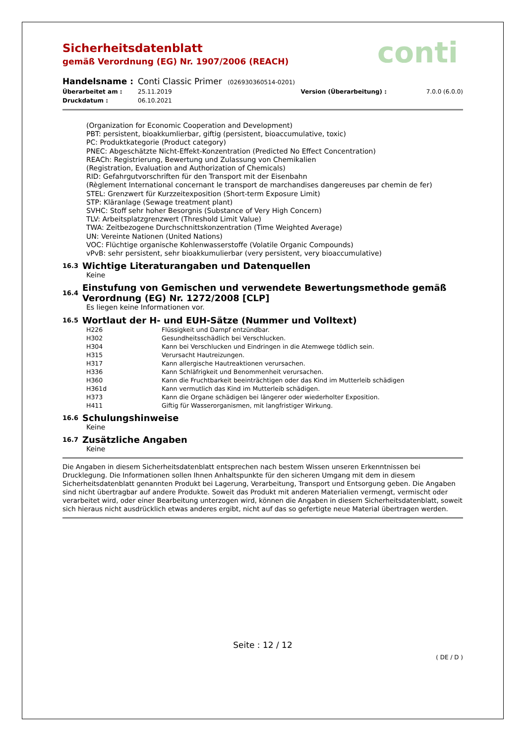conti
Sicherheitsdatenblatt
gemäß Verordnung (EG) Nr. 1907/2006 (REACH)
| Handelsname : | Conti Classic Primer (026930360514-0201) | | |
| Überarbeitet am : | 25.11.2019 | Version (Überarbeitung) : | 7.0.0 (6.0.0) |
| Druckdatum : | 06.10.2021 | | |
(Organization for Economic Cooperation and Development)
PBT: persistent, bioakkumlierbar, giftig (persistent, bioaccumulative, toxic)
PC: Produktkategorie (Product category)
PNEC: Abgeschätzte Nicht-Effekt-Konzentration (Predicted No Effect Concentration)
REACh: Registrierung, Bewertung und Zulassung von Chemikalien
(Registration, Evaluation and Authorization of Chemicals)
RID: Gefahrgutvorschriften für den Transport mit der Eisenbahn
(Règlement International concernant le transport de marchandises dangereuses par chemin de fer)
STEL: Grenzwert für Kurzzeitexposition (Short-term Exposure Limit)
STP: Kläranlage (Sewage treatment plant)
SVHC: Stoff sehr hoher Besorgnis (Substance of Very High Concern)
TLV: Arbeitsplatzgrenzwert (Threshold Limit Value)
TWA: Zeitbezogene Durchschnittskonzentration (Time Weighted Average)
UN: Vereinte Nationen (United Nations)
VOC: Flüchtige organische Kohlenwasserstoffe (Volatile Organic Compounds)
vPvB: sehr persistent, sehr bioakkumulierbar (very persistent, very bioaccumulative)
16.3 Wichtige Literaturangaben und Datenquellen
Keine
16.4 Einstufung von Gemischen und verwendete Bewertungsmethode gemäß Verordnung (EG) Nr. 1272/2008 [CLP]
Es liegen keine Informationen vor.
16.5 Wortlaut der H- und EUH-Sätze (Nummer und Volltext)
| H226 | Flüssigkeit und Dampf entzündbar. |
| H302 | Gesundheitsschädlich bei Verschlucken. |
| H304 | Kann bei Verschlucken und Eindringen in die Atemwege tödlich sein. |
| H315 | Verursacht Hautreizungen. |
| H317 | Kann allergische Hautreaktionen verursachen. |
| H336 | Kann Schläfrigkeit und Benommenheit verursachen. |
| H360 | Kann die Fruchtbarkeit beeinträchtigen oder das Kind im Mutterleib schädigen |
| H361d | Kann vermutlich das Kind im Mutterleib schädigen. |
| H373 | Kann die Organe schädigen bei längerer oder wiederholter Exposition. |
| H411 | Giftig für Wasserorganismen, mit langfristiger Wirkung. |
16.6 Schulungshinweise
Keine
16.7 Zusätzliche Angaben
Keine
Die Angaben in diesem Sicherheitsdatenblatt entsprechen nach bestem Wissen unseren Erkenntnissen bei Drucklegung. Die Informationen sollen Ihnen Anhaltspunkte für den sicheren Umgang mit dem in diesem Sicherheitsdatenblatt genannten Produkt bei Lagerung, Verarbeitung, Transport und Entsorgung geben. Die Angaben sind nicht übertragbar auf andere Produkte. Soweit das Produkt mit anderen Materialien vermengt, vermischt oder verarbeitet wird, oder einer Bearbeitung unterzogen wird, können die Angaben in diesem Sicherheitsdatenblatt, soweit sich hieraus nicht ausdrücklich etwas anderes ergibt, nicht auf das so gefertigte neue Material übertragen werden.
Seite : 12 / 12
( DE / D )